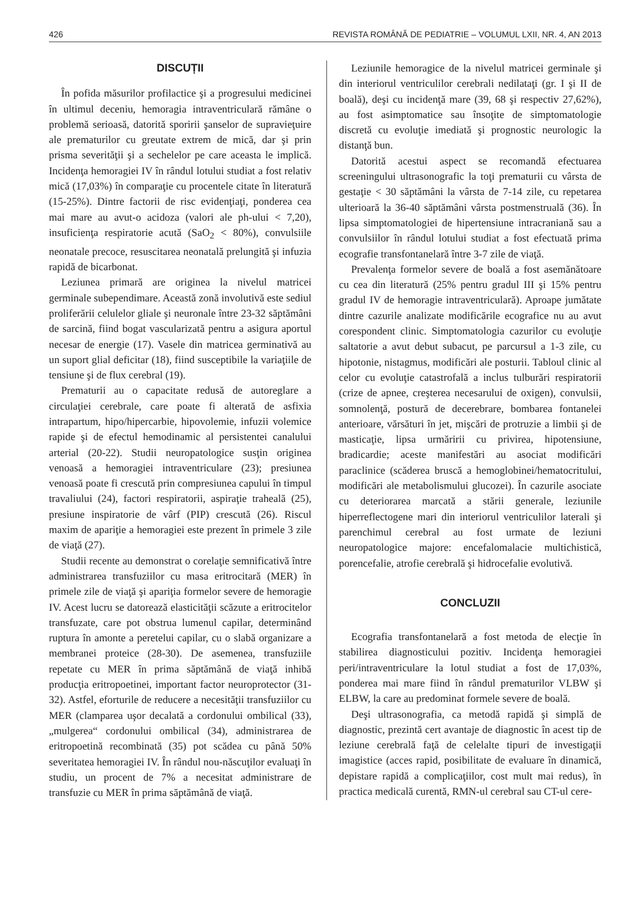426 REVISTA ROMÂNĂ DE PEDIATRIE – VOLUMUL LXII, NR. 4, AN 2013
DISCUȚII
În pofida măsurilor profilactice şi a progresului medicinei în ultimul deceniu, hemoragia intraventriculară rămâne o problemă serioasă, datorită sporirii şanselor de supravieţuire ale prematurilor cu greutate extrem de mică, dar şi prin prisma severităţii şi a sechelelor pe care aceasta le implică. Incidenţa hemoragiei IV în rândul lotului studiat a fost relativ mică (17,03%) în comparaţie cu procentele citate în literatură (15-25%). Dintre factorii de risc evidenţiaţi, ponderea cea mai mare au avut-o acidoza (valori ale ph-ului < 7,20), insuficienţa respiratorie acută (SaO<sub>2</sub> < 80%), convulsiile neonatale precoce, resuscitarea neonatală prelungită şi infuzia rapidă de bicarbonat.
Leziunea primară are originea la nivelul matricei germinale subependimare. Această zonă involutivă este sediul proliferării celulelor gliale şi neuronale între 23-32 săptămâni de sarcină, fiind bogat vascularizată pentru a asigura aportul necesar de energie (17). Vasele din matricea germinativă au un suport glial deficitar (18), fiind susceptibile la variaţiile de tensiune şi de flux cerebral (19).
Prematurii au o capacitate redusă de autoreglare a circulaţiei cerebrale, care poate fi alterată de asfixia intrapartum, hipo/hipercarbie, hipovolemie, infuzii volemice rapide şi de efectul hemodinamic al persistentei canalului arterial (20-22). Studii neuropatologice susţin originea venoasă a hemoragiei intraventriculare (23); presiunea venoasă poate fi crescută prin compresiunea capului în timpul travaliului (24), factori respiratorii, aspiraţie traheală (25), presiune inspiratorie de vârf (PIP) crescută (26). Riscul maxim de apariţie a hemoragiei este prezent în primele 3 zile de viaţă (27).
Studii recente au demonstrat o corelaţie semnificativă între administrarea transfuziilor cu masa eritrocitară (MER) în primele zile de viaţă şi apariţia formelor severe de hemoragie IV. Acest lucru se datorează elasticităţii scăzute a eritrocitelor transfuzate, care pot obstrua lumenul capilar, determinând ruptura în amonte a peretelui capilar, cu o slabă organizare a membranei proteice (28-30). De asemenea, transfuziile repetate cu MER în prima săptămână de viaţă inhibă producţia eritropoetinei, important factor neuroprotector (31-32). Astfel, eforturile de reducere a necesităţii transfuziilor cu MER (clamparea uşor decalată a cordonului ombilical (33), „mulgerea“ cordonului ombilical (34), administrarea de eritropoetină recombinată (35) pot scădea cu până 50% severitatea hemoragiei IV. În rândul nou-născuţilor evaluaţi în studiu, un procent de 7% a necesitat administrare de transfuzie cu MER în prima săptămână de viaţă.
Leziunile hemoragice de la nivelul matricei germinale şi din interiorul ventriculilor cerebrali nedilataţi (gr. I şi II de boală), deşi cu incidenţă mare (39, 68 şi respectiv 27,62%), au fost asimptomatice sau însoţite de simptomatologie discretă cu evoluţie imediată şi prognostic neurologic la distanţă bun.
Datorită acestui aspect se recomandă efectuarea screeningului ultrasonografic la toţi prematurii cu vârsta de gestaţie < 30 săptămâni la vârsta de 7-14 zile, cu repetarea ulterioară la 36-40 săptămâni vârsta postmenstruală (36). În lipsa simptomatologiei de hipertensiune intracraniană sau a convulsiilor în rândul lotului studiat a fost efectuată prima ecografie transfontanelară între 3-7 zile de viaţă.
Prevalenţa formelor severe de boală a fost asemănătoare cu cea din literatură (25% pentru gradul III şi 15% pentru gradul IV de hemoragie intraventriculară). Aproape jumătate dintre cazurile analizate modificările ecografice nu au avut corespondent clinic. Simptomatologia cazurilor cu evoluţie saltatorie a avut debut subacut, pe parcursul a 1-3 zile, cu hipotonie, nistagmus, modificări ale posturii. Tabloul clinic al celor cu evoluţie catastrofală a inclus tulburări respiratorii (crize de apnee, creşterea necesarului de oxigen), convulsii, somnolenţă, postură de decerebrare, bombarea fontanelei anterioare, vărsături în jet, mişcări de protruzie a limbii şi de masticaţie, lipsa urmăririi cu privirea, hipotensiune, bradicardie; aceste manifestări au asociat modificări paraclinice (scăderea bruscă a hemoglobinei/hematocritului, modificări ale metabolismului glucozei). În cazurile asociate cu deteriorarea marcată a stării generale, leziunile hiperreflectogene mari din interiorul ventriculilor laterali şi parenchimul cerebral au fost urmate de leziuni neuropatologice majore: encefalomalacie multichistică, porencefalie, atrofie cerebrală şi hidrocefalie evolutivă.
CONCLUZII
Ecografia transfontanelară a fost metoda de elecţie în stabilirea diagnosticului pozitiv. Incidenţa hemoragiei peri/intraventriculare la lotul studiat a fost de 17,03%, ponderea mai mare fiind în rândul prematurilor VLBW şi ELBW, la care au predominat formele severe de boală.
Deşi ultrasonografia, ca metodă rapidă şi simplă de diagnostic, prezintă cert avantaje de diagnostic în acest tip de leziune cerebrală faţă de celelalte tipuri de investigaţii imagistice (acces rapid, posibilitate de evaluare în dinamică, depistare rapidă a complicaţiilor, cost mult mai redus), în practica medicală curentă, RMN-ul cerebral sau CT-ul cere-